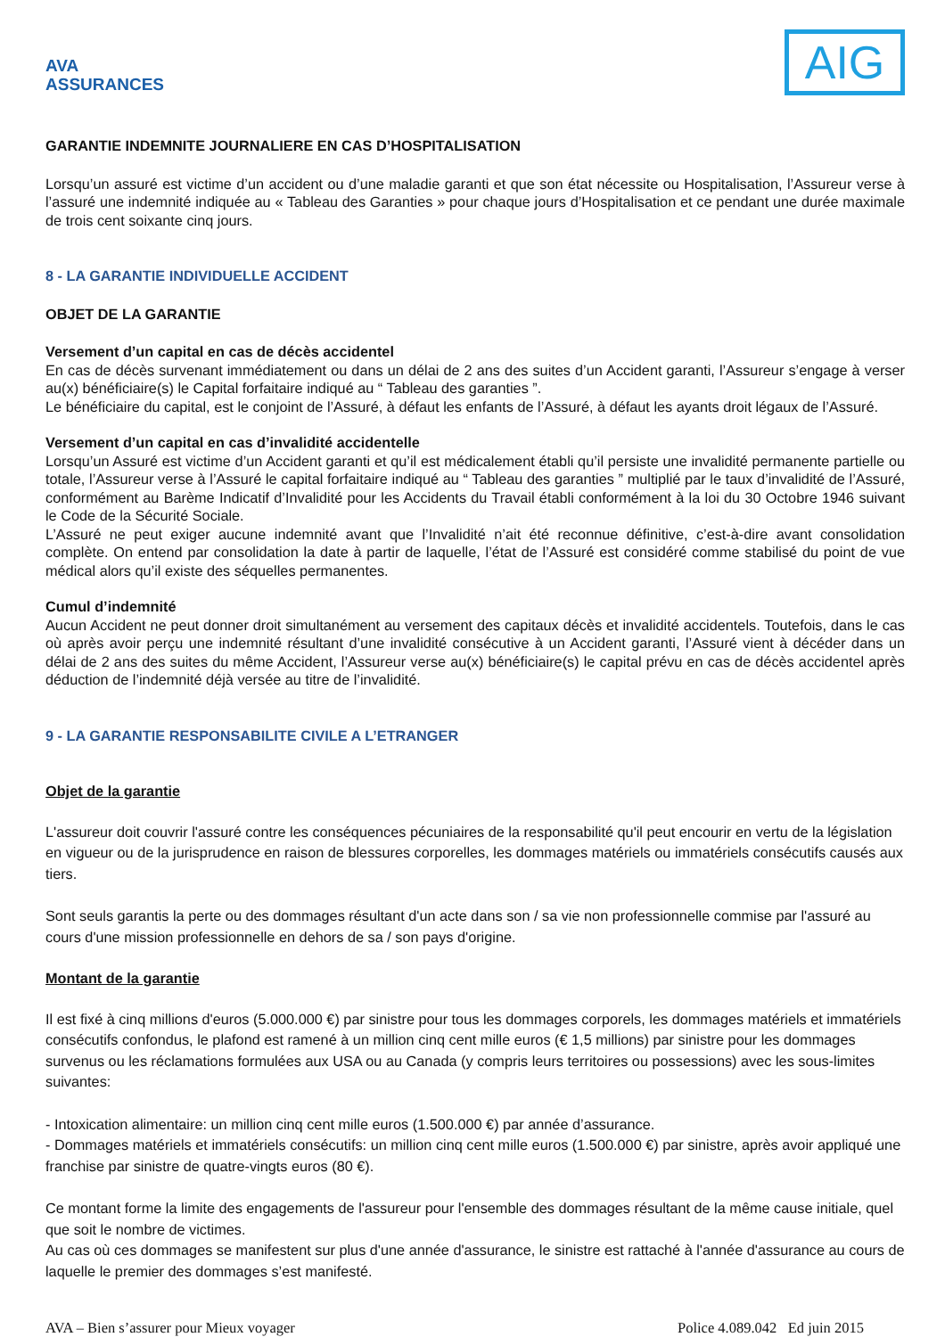AVA ASSURANCES
AIG
GARANTIE INDEMNITE JOURNALIERE EN CAS D’HOSPITALISATION
Lorsqu’un assuré est victime d’un accident ou d’une maladie garanti et que son état nécessite ou Hospitalisation, l’Assureur verse à l’assuré une indemnité indiquée au « Tableau des Garanties » pour chaque jours d’Hospitalisation et ce pendant une durée maximale de trois cent soixante cinq jours.
8 - LA GARANTIE INDIVIDUELLE ACCIDENT
OBJET DE LA GARANTIE
Versement d’un capital en cas de décès accidentel
En cas de décès survenant immédiatement ou dans un délai de 2 ans des suites d’un Accident garanti, l’Assureur s’engage à verser au(x) bénéficiaire(s) le Capital forfaitaire indiqué au “ Tableau des garanties ”.
Le bénéficiaire du capital, est le conjoint de l’Assuré, à défaut les enfants de l’Assuré, à défaut les ayants droit légaux de l’Assuré.
Versement d’un capital en cas d’invalidité accidentelle
Lorsqu’un Assuré est victime d’un Accident garanti et qu’il est médicalement établi qu’il persiste une invalidité permanente partielle ou totale, l’Assureur verse à l’Assuré le capital forfaitaire indiqué au “ Tableau des garanties ” multiplié par le taux d’invalidité de l’Assuré, conformément au Barème Indicatif d’Invalidité pour les Accidents du Travail établi conformément à la loi du 30 Octobre 1946 suivant le Code de la Sécurité Sociale.
L’Assuré ne peut exiger aucune indemnité avant que l’Invalidité n’ait été reconnue définitive, c’est-à-dire avant consolidation complète. On entend par consolidation la date à partir de laquelle, l’état de l’Assuré est considéré comme stabilisé du point de vue médical alors qu’il existe des séquelles permanentes.
Cumul d’indemnité
Aucun Accident ne peut donner droit simultanément au versement des capitaux décès et invalidité accidentels. Toutefois, dans le cas où après avoir perçu une indemnité résultant d’une invalidité consécutive à un Accident garanti, l’Assuré vient à décéder dans un délai de 2 ans des suites du même Accident, l’Assureur verse au(x) bénéficiaire(s) le capital prévu en cas de décès accidentel après déduction de l’indemnité déjà versée au titre de l’invalidité.
9 - LA GARANTIE RESPONSABILITE CIVILE A L’ETRANGER
Objet de la garantie
L'assureur doit couvrir l'assuré contre les conséquences pécuniaires de la responsabilité qu'il peut encourir en vertu de la législation en vigueur ou de la jurisprudence en raison de blessures corporelles, les dommages matériels ou immatériels consécutifs causés aux tiers.
Sont seuls garantis la perte ou des dommages résultant d'un acte dans son / sa vie non professionnelle commise par l'assuré au cours d'une mission professionnelle en dehors de sa / son pays d'origine.
Montant de la garantie
Il est fixé à cinq millions d'euros (5.000.000 €) par sinistre pour tous les dommages corporels, les dommages matériels et immatériels consécutifs confondus, le plafond est ramené à un million cinq cent mille euros (€ 1,5 millions) par sinistre pour les dommages survenus ou les réclamations formulées aux USA ou au Canada (y compris leurs territoires ou possessions) avec les sous-limites suivantes:
- Intoxication alimentaire: un million cinq cent mille euros (1.500.000 €) par année d’assurance.
- Dommages matériels et immatériels consécutifs: un million cinq cent mille euros (1.500.000 €) par sinistre, après avoir appliqué une franchise par sinistre de quatre-vingts euros (80 €).
Ce montant forme la limite des engagements de l'assureur pour l'ensemble des dommages résultant de la même cause initiale, quel que soit le nombre de victimes.
Au cas où ces dommages se manifestent sur plus d'une année d'assurance, le sinistre est rattaché à l'année d'assurance au cours de laquelle le premier des dommages s’est manifesté.
AVA – Bien s’assurer pour Mieux voyager Police 4.089.042 Ed juin 2015